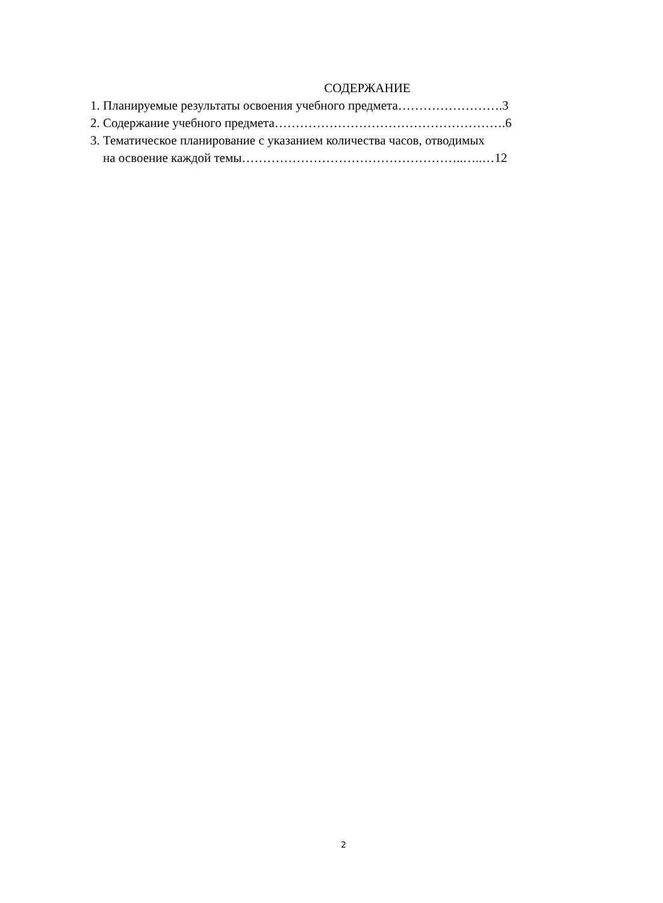СОДЕРЖАНИЕ
1. Планируемые результаты освоения учебного предмета…………………….3
2. Содержание учебного предмета……………………………………………….6
3. Тематическое планирование с указанием количества часов, отводимых
на освоение каждой темы……………………………………………..…..…12
2